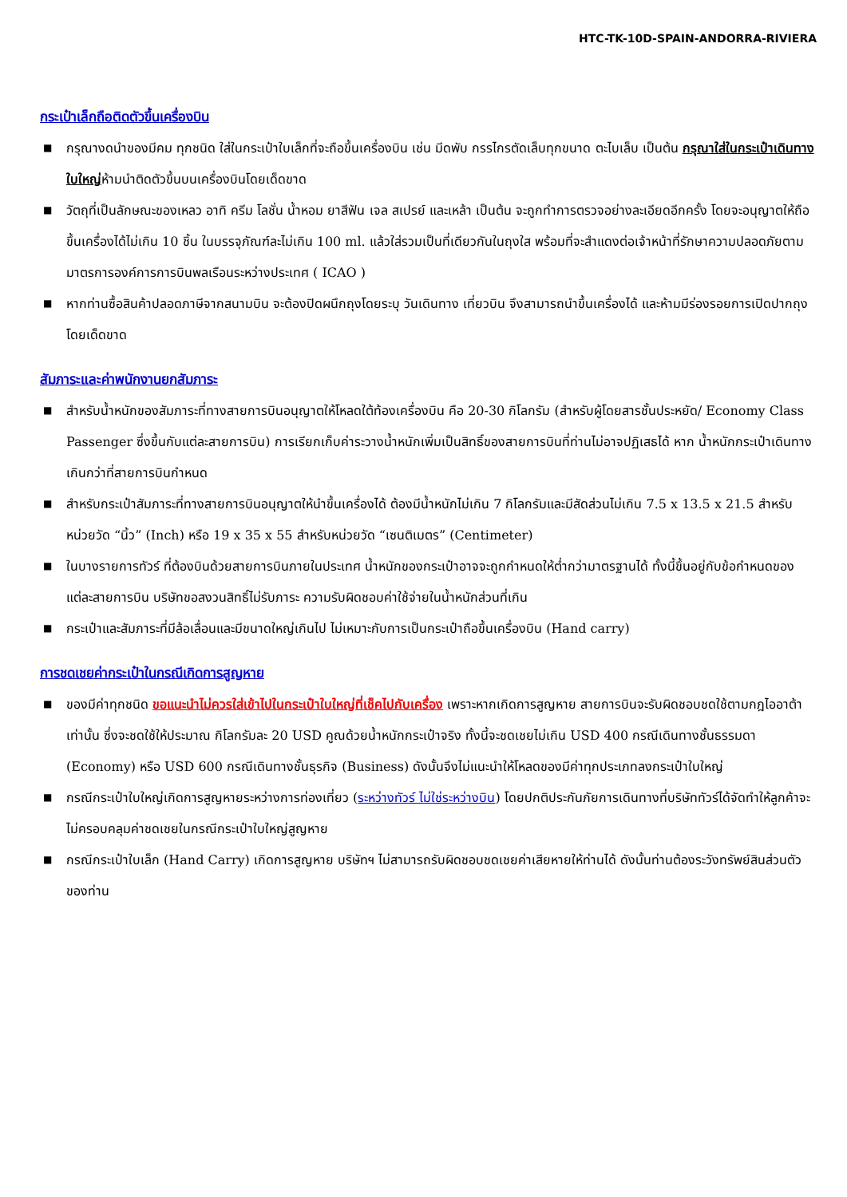HTC-TK-10D-SPAIN-ANDORRA-RIVIERA
กระเป๋าเล็กถือติดตัวขึ้นเครื่องบิน
■ กรุณางดนำของมีคม ทุกชนิด ใส่ในกระเป๋าใบเล็กที่จะถือขึ้นเครื่องบิน เช่น มีดพับ กรรไกรตัดเล็บทุกขนาด ตะไบเล็บ เป็นต้น กรุณาใส่ในกระเป๋าเดินทางใบใหญ่ห้ามนำติดตัวขึ้นบนเครื่องบินโดยเด็ดขาด
■ วัตถุที่เป็นลักษณะของเหลว อาทิ ครีม โลชั่น น้ำหอม ยาสีฟัน เจล สเปรย์ และเหล้า เป็นต้น จะถูกทำการตรวจอย่างละเอียดอีกครั้ง โดยจะอนุญาตให้ถือขึ้นเครื่องได้ไม่เกิน 10 ชิ้น ในบรรจุภัณฑ์ละไม่เกิน 100 ml. แล้วใส่รวมเป็นที่เดียวกันในถุงใส พร้อมที่จะสำแดงต่อเจ้าหน้าที่รักษาความปลอดภัยตามมาตรการองค์การการบินพลเรือนระหว่างประเทศ ( ICAO )
■ หากท่านซื้อสินค้าปลอดภาษีจากสนามบิน จะต้องปิดผนึกถุงโดยระบุ วันเดินทาง เที่ยวบิน จึงสามารถนำขึ้นเครื่องได้ และห้ามมีร่องรอยการเปิดปากถุงโดยเด็ดขาด
สัมภาระและค่าพนักงานยกสัมภาระ
■ สำหรับน้ำหนักของสัมภาระที่ทางสายการบินอนุญาตให้โหลดใต้ท้องเครื่องบิน คือ 20-30 กิโลกรัม (สำหรับผู้โดยสารชั้นประหยัด/ Economy Class Passenger ซึ่งขึ้นกับแต่ละสายการบิน) การเรียกเก็บค่าระวางน้ำหนักเพิ่มเป็นสิทธิ์ของสายการบินที่ท่านไม่อาจปฏิเสธได้ หาก น้ำหนักกระเป๋าเดินทางเกินกว่าที่สายการบินกำหนด
■ สำหรับกระเป๋าสัมภาระที่ทางสายการบินอนุญาตให้นำขึ้นเครื่องได้ ต้องมีน้ำหนักไม่เกิน 7 กิโลกรัมและมีสัดส่วนไม่เกิน 7.5 x 13.5 x 21.5 สำหรับหน่วยวัด “นิ้ว” (Inch) หรือ 19 x 35 x 55 สำหรับหน่วยวัด “เซนติเมตร” (Centimeter)
■ ในบางรายการทัวร์ ที่ต้องบินด้วยสายการบินภายในประเทศ น้ำหนักของกระเป๋าอาจจะถูกกำหนดให้ต่ำกว่ามาตรฐานได้ ทั้งนี้ขึ้นอยู่กับข้อกำหนดของแต่ละสายการบิน บริษัทขอสงวนสิทธิ์ไม่รับภาระ ความรับผิดชอบค่าใช้จ่ายในน้ำหนักส่วนที่เกิน
■ กระเป๋าและสัมภาระที่มีล้อเลื่อนและมีขนาดใหญ่เกินไป ไม่เหมาะกับการเป็นกระเป๋าถือขึ้นเครื่องบิน (Hand carry)
การชดเชยค่ากระเป๋าในกรณีเกิดการสูญหาย
■ ของมีค่าทุกชนิด ขอแนะนำไม่ควรใส่เข้าไปในกระเป๋าใบใหญ่ที่เช็คไปกับเครื่อง เพราะหากเกิดการสูญหาย สายการบินจะรับผิดชอบชดใช้ตามกฎไออาต้าเท่านั้น ซึ่งจะชดใช้ให้ประมาณ กิโลกรัมละ 20 USD คูณด้วยน้ำหนักกระเป๋าจริง ทั้งนี้จะชดเชยไม่เกิน USD 400 กรณีเดินทางชั้นธรรมดา (Economy) หรือ USD 600 กรณีเดินทางชั้นธุรกิจ (Business) ดังนั้นจึงไม่แนะนำให้โหลดของมีค่าทุกประเภทลงกระเป๋าใบใหญ่
■ กรณีกระเป๋าใบใหญ่เกิดการสูญหายระหว่างการท่องเที่ยว (ระหว่างทัวร์ ไม่ใช่ระหว่างบิน) โดยปกติประกันภัยการเดินทางที่บริษัททัวร์ได้จัดทำให้ลูกค้าจะไม่ครอบคลุมค่าชดเชยในกรณีกระเป๋าใบใหญ่สูญหาย
■ กรณีกระเป๋าใบเล็ก (Hand Carry) เกิดการสูญหาย บริษัทฯ ไม่สามารถรับผิดชอบชดเชยค่าเสียหายให้ท่านได้ ดังนั้นท่านต้องระวังทรัพย์สินส่วนตัวของท่าน